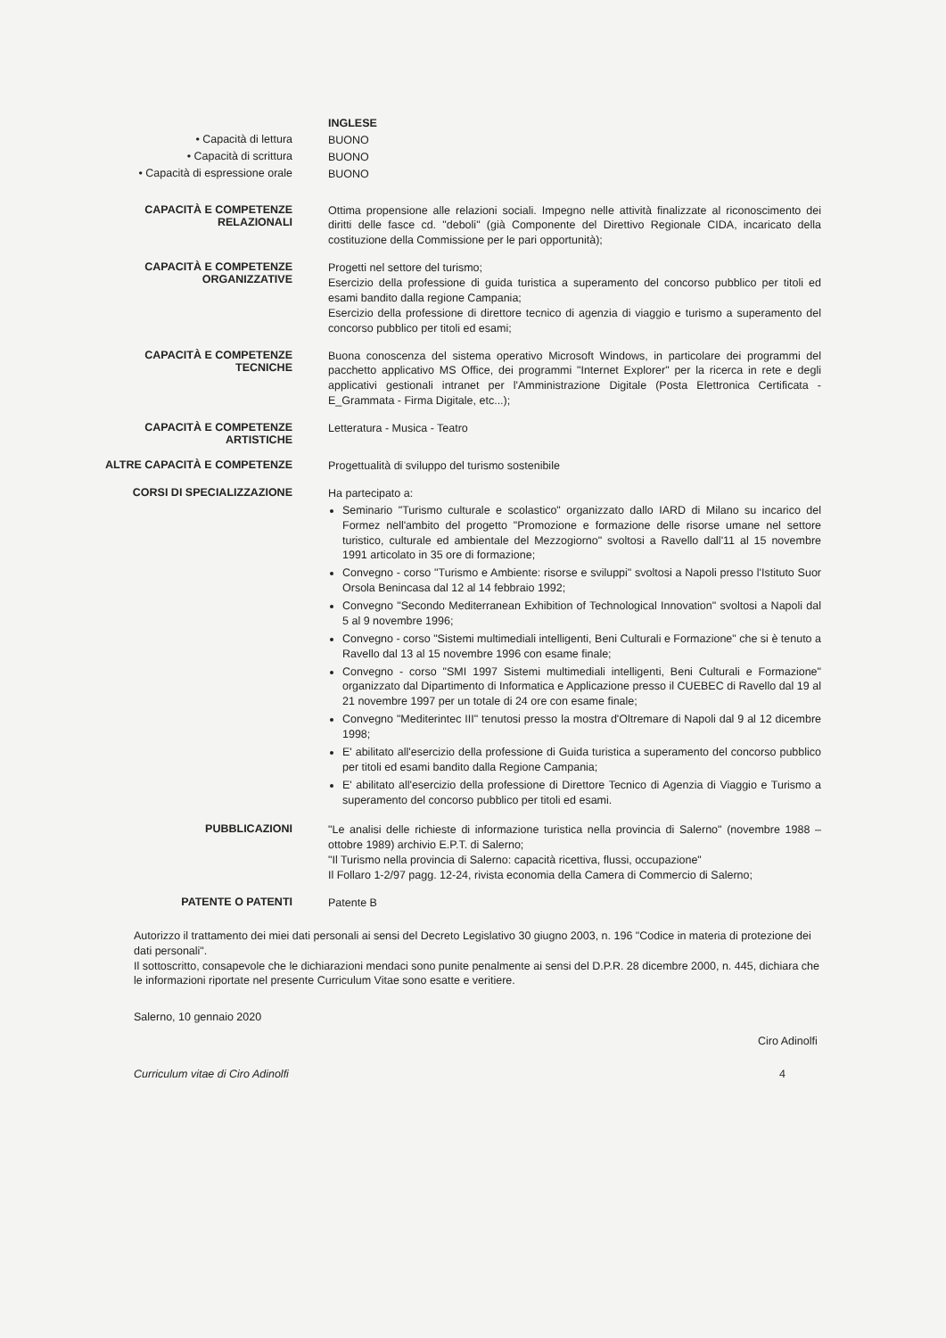INGLESE
• Capacità di lettura
BUONO
• Capacità di scrittura
BUONO
• Capacità di espressione orale
BUONO
CAPACITÀ E COMPETENZE
RELAZIONALI
Ottima propensione alle relazioni sociali. Impegno nelle attività finalizzate al riconoscimento dei diritti delle fasce cd. "deboli" (già Componente del Direttivo Regionale CIDA, incaricato della costituzione della Commissione per le pari opportunità);
CAPACITÀ E COMPETENZE
ORGANIZZATIVE
Progetti nel settore del turismo;
Esercizio della professione di guida turistica a superamento del concorso pubblico per titoli ed esami bandito dalla regione Campania;
Esercizio della professione di direttore tecnico di agenzia di viaggio e turismo a superamento del concorso pubblico per titoli ed esami;
CAPACITÀ E COMPETENZE
TECNICHE
Buona conoscenza del sistema operativo Microsoft Windows, in particolare dei programmi del pacchetto applicativo MS Office, dei programmi "Internet Explorer" per la ricerca in rete e degli applicativi gestionali intranet per l'Amministrazione Digitale (Posta Elettronica Certificata - E_Grammata - Firma Digitale, etc...);
CAPACITÀ E COMPETENZE
ARTISTICHE
Letteratura - Musica - Teatro
ALTRE CAPACITÀ E COMPETENZE
Progettualità di sviluppo del turismo sostenibile
CORSI DI SPECIALIZZAZIONE
Ha partecipato a:
Seminario "Turismo culturale e scolastico" organizzato dallo IARD di Milano su incarico del Formez nell'ambito del progetto "Promozione e formazione delle risorse umane nel settore turistico, culturale ed ambientale del Mezzogiorno" svoltosi a Ravello dall'11 al 15 novembre 1991 articolato in 35 ore di formazione;
Convegno - corso "Turismo e Ambiente: risorse e sviluppi" svoltosi a Napoli presso l'Istituto Suor Orsola Benincasa dal 12 al 14 febbraio 1992;
Convegno "Secondo Mediterranean Exhibition of Technological Innovation" svoltosi a Napoli dal 5 al 9 novembre 1996;
Convegno - corso "Sistemi multimediali intelligenti, Beni Culturali e Formazione" che si è tenuto a Ravello dal 13 al 15 novembre 1996 con esame finale;
Convegno - corso "SMI 1997 Sistemi multimediali intelligenti, Beni Culturali e Formazione" organizzato dal Dipartimento di Informatica e Applicazione presso il CUEBEC di Ravello dal 19 al 21 novembre 1997 per un totale di 24 ore con esame finale;
Convegno "Mediterintec III" tenutosi presso la mostra d'Oltremare di Napoli dal 9 al 12 dicembre 1998;
E' abilitato all'esercizio della professione di Guida turistica a superamento del concorso pubblico per titoli ed esami bandito dalla Regione Campania;
E' abilitato all'esercizio della professione di Direttore Tecnico di Agenzia di Viaggio e Turismo a superamento del concorso pubblico per titoli ed esami.
PUBBLICAZIONI
"Le analisi delle richieste di informazione turistica nella provincia di Salerno" (novembre 1988 – ottobre 1989) archivio E.P.T. di Salerno;
"Il Turismo nella provincia di Salerno: capacità ricettiva, flussi, occupazione"
Il Follaro 1-2/97 pagg. 12-24, rivista economia della Camera di Commercio di Salerno;
PATENTE O PATENTI
Patente B
Autorizzo il trattamento dei miei dati personali ai sensi del Decreto Legislativo 30 giugno 2003, n. 196 "Codice in materia di protezione dei dati personali".
Il sottoscritto, consapevole che le dichiarazioni mendaci sono punite penalmente ai sensi del D.P.R. 28 dicembre 2000, n. 445, dichiara che le informazioni riportate nel presente Curriculum Vitae sono esatte e veritiere.
Salerno, 10 gennaio 2020
Ciro Adinolfi
Curriculum vitae di Ciro Adinolfi 4